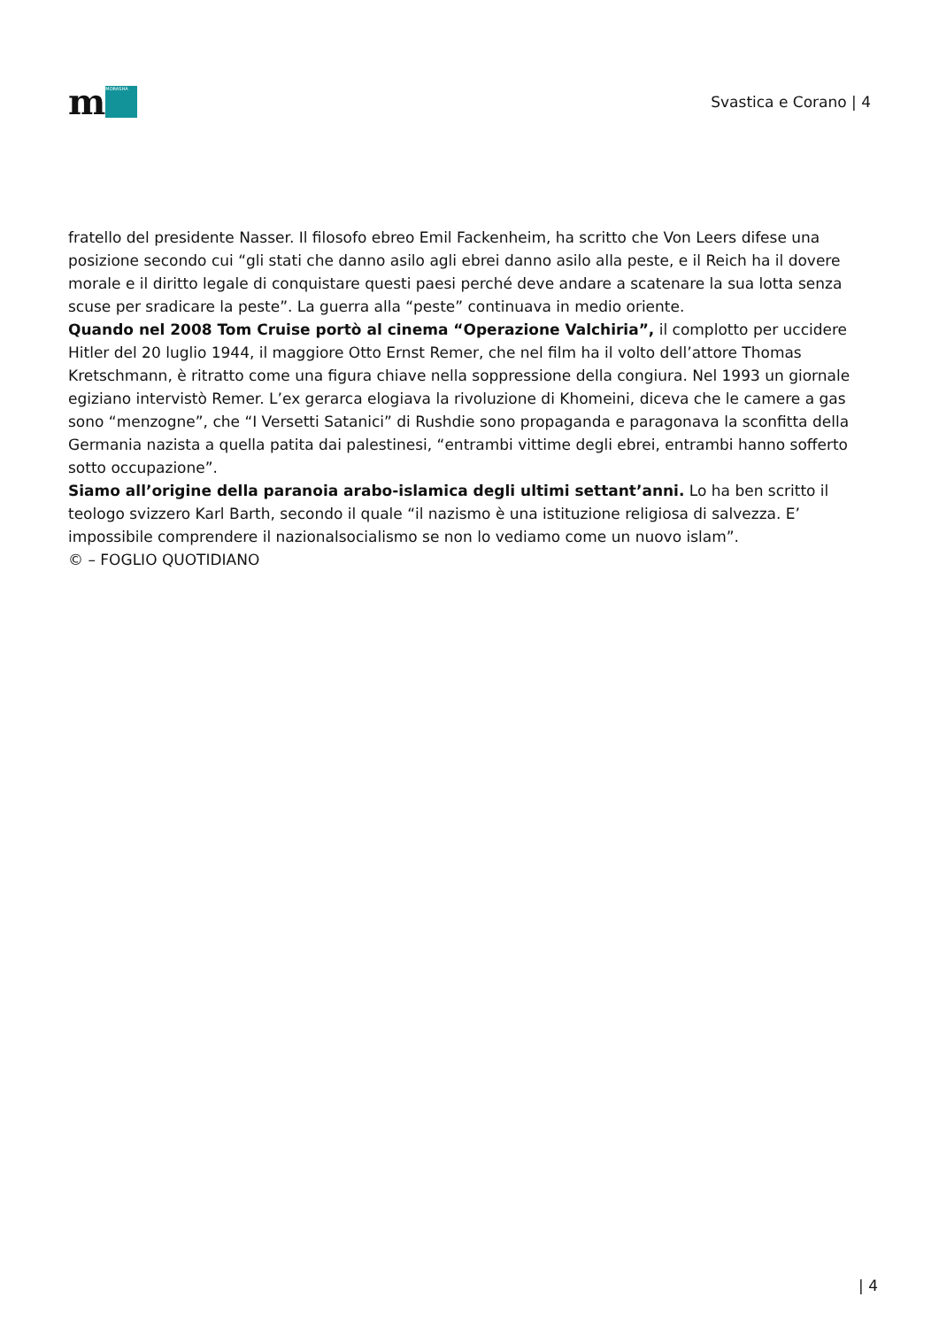m
MORASHA
Svastica e Corano | 4
fratello del presidente Nasser. Il filosofo ebreo Emil Fackenheim, ha scritto che Von Leers difese una posizione secondo cui “gli stati che danno asilo agli ebrei danno asilo alla peste, e il Reich ha il dovere morale e il diritto legale di conquistare questi paesi perché deve andare a scatenare la sua lotta senza scuse per sradicare la peste”. La guerra alla “peste” continuava in medio oriente.
Quando nel 2008 Tom Cruise portò al cinema “Operazione Valchiria”, il complotto per uccidere Hitler del 20 luglio 1944, il maggiore Otto Ernst Remer, che nel film ha il volto dell’attore Thomas Kretschmann, è ritratto come una figura chiave nella soppressione della congiura. Nel 1993 un giornale egiziano intervistò Remer. L’ex gerarca elogiava la rivoluzione di Khomeini, diceva che le camere a gas sono “menzogne”, che “I Versetti Satanici” di Rushdie sono propaganda e paragonava la sconfitta della Germania nazista a quella patita dai palestinesi, “entrambi vittime degli ebrei, entrambi hanno sofferto sotto occupazione”.
Siamo all’origine della paranoia arabo-islamica degli ultimi settant’anni. Lo ha ben scritto il teologo svizzero Karl Barth, secondo il quale “il nazismo è una istituzione religiosa di salvezza. E’ impossibile comprendere il nazionalsocialismo se non lo vediamo come un nuovo islam”.
© – FOGLIO QUOTIDIANO
| 4